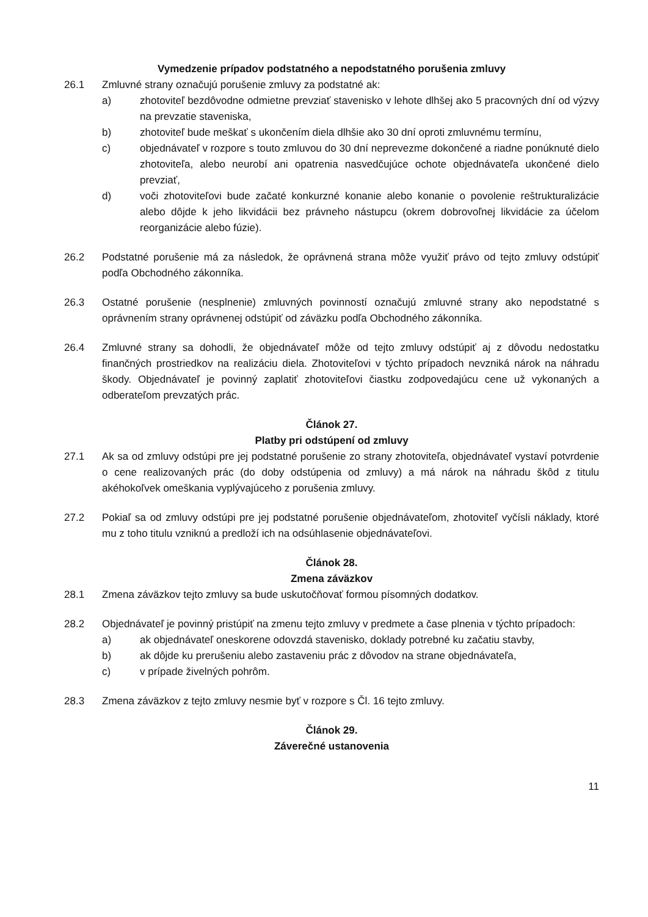Vymedzenie prípadov podstatného a nepodstatného porušenia zmluvy
26.1 Zmluvné strany označujú porušenie zmluvy za podstatné ak:
a) zhotoviteľ bezdôvodne odmietne prevziať stavenisko v lehote dlhšej ako 5 pracovných dní od výzvy na prevzatie staveniska,
b) zhotoviteľ bude meškať s ukončením diela dlhšie ako 30 dní oproti zmluvnému termínu,
c) objednávateľ v rozpore s touto zmluvou do 30 dní neprevezme dokončené a riadne ponúknuté dielo zhotoviteľa, alebo neurobí ani opatrenia nasvedčujúce ochote objednávateľa ukončené dielo prevziať,
d) voči zhotoviteľovi bude začaté konkurzné konanie alebo konanie o povolenie reštrukturalizácie alebo dôjde k jeho likvidácii bez právneho nástupcu (okrem dobrovoľnej likvidácie za účelom reorganizácie alebo fúzie).
26.2 Podstatné porušenie má za následok, že oprávnená strana môže využiť právo od tejto zmluvy odstúpiť podľa Obchodného zákonníka.
26.3 Ostatné porušenie (nesplnenie) zmluvných povinností označujú zmluvné strany ako nepodstatné s oprávnením strany oprávnenej odstúpiť od záväzku podľa Obchodného zákonníka.
26.4 Zmluvné strany sa dohodli, že objednávateľ môže od tejto zmluvy odstúpiť aj z dôvodu nedostatku finančných prostriedkov na realizáciu diela. Zhotoviteľovi v týchto prípadoch nevzniká nárok na náhradu škody. Objednávateľ je povinný zaplatiť zhotoviteľovi čiastku zodpovedajúcu cene už vykonaných a odberateľom prevzatých prác.
Článok 27.
Platby pri odstúpení od zmluvy
27.1 Ak sa od zmluvy odstúpi pre jej podstatné porušenie zo strany zhotoviteľa, objednávateľ vystaví potvrdenie o cene realizovaných prác (do doby odstúpenia od zmluvy) a má nárok na náhradu škôd z titulu akéhokoľvek omeškania vyplývajúceho z porušenia zmluvy.
27.2 Pokiaľ sa od zmluvy odstúpi pre jej podstatné porušenie objednávateľom, zhotoviteľ vyčísli náklady, ktoré mu z toho titulu vzniknú a predloží ich na odsúhlasenie objednávateľovi.
Článok 28.
Zmena záväzkov
28.1 Zmena záväzkov tejto zmluvy sa bude uskutočňovať formou písomných dodatkov.
28.2 Objednávateľ je povinný pristúpiť na zmenu tejto zmluvy v predmete a čase plnenia v týchto prípadoch:
a) ak objednávateľ oneskorene odovzdá stavenisko, doklady potrebné ku začatiu stavby,
b) ak dôjde ku prerušeniu alebo zastaveniu prác z dôvodov na strane objednávateľa,
c) v prípade živelných pohrôm.
28.3 Zmena záväzkov z tejto zmluvy nesmie byť v rozpore s Čl. 16 tejto zmluvy.
Článok 29.
Záverečné ustanovenia
11